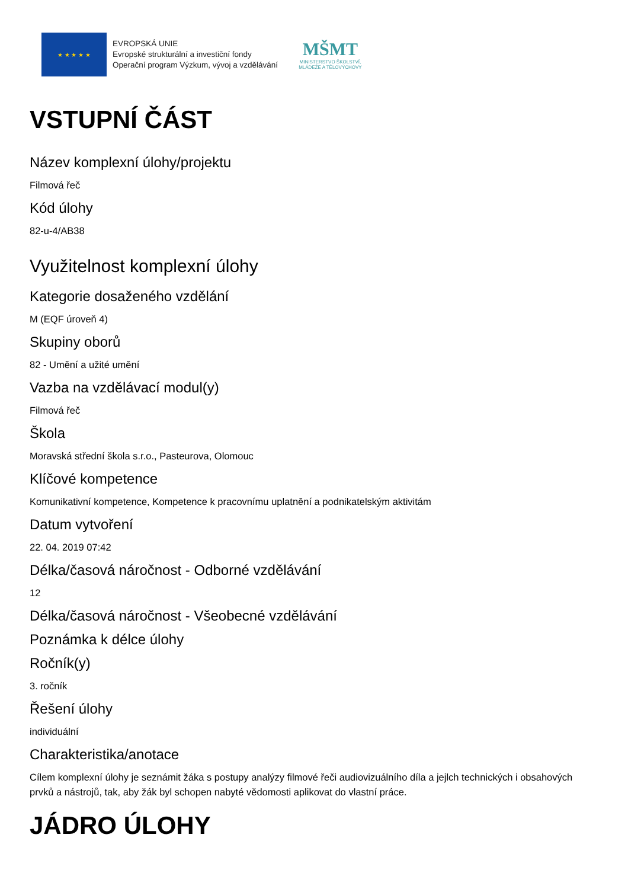★ ★ ★ ★ ★
EVROPSKÁ UNIE
Evropské strukturální a investiční fondy
Operační program Výzkum, vývoj a vzdělávání
MŠMT
MINISTERSTVO ŠKOLSTVÍ,
MLÁDEŽE A TĚLOVÝCHOVY
VSTUPNÍ ČÁST
Název komplexní úlohy/projektu
Filmová řeč
Kód úlohy
82-u-4/AB38
Využitelnost komplexní úlohy
Kategorie dosaženého vzdělání
M (EQF úroveň 4)
Skupiny oborů
82 - Umění a užité umění
Vazba na vzdělávací modul(y)
Filmová řeč
Škola
Moravská střední škola s.r.o., Pasteurova, Olomouc
Klíčové kompetence
Komunikativní kompetence, Kompetence k pracovnímu uplatnění a podnikatelským aktivitám
Datum vytvoření
22. 04. 2019 07:42
Délka/časová náročnost - Odborné vzdělávání
12
Délka/časová náročnost - Všeobecné vzdělávání
Poznámka k délce úlohy
Ročník(y)
3. ročník
Řešení úlohy
individuální
Charakteristika/anotace
Cílem komplexní úlohy je seznámit žáka s postupy analýzy filmové řeči audiovizuálního díla a jejlch technických i obsahových prvků a nástrojů, tak, aby žák byl schopen nabyté vědomosti aplikovat do vlastní práce.
JÁDRO ÚLOHY